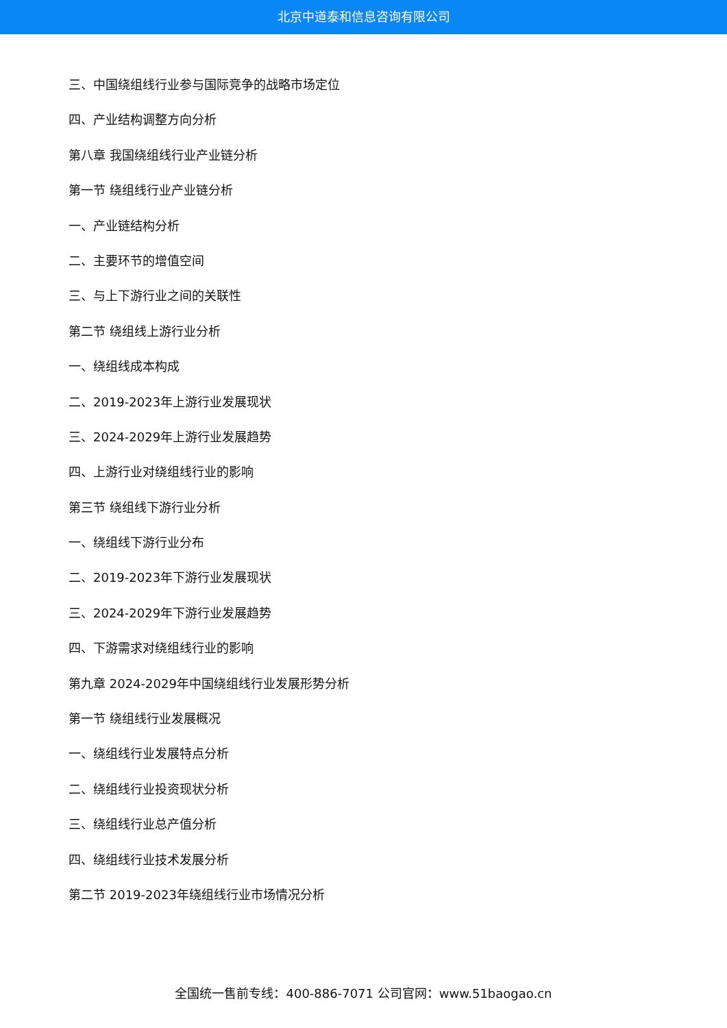北京中道泰和信息咨询有限公司
三、中国绕组线行业参与国际竞争的战略市场定位
四、产业结构调整方向分析
第八章 我国绕组线行业产业链分析
第一节 绕组线行业产业链分析
一、产业链结构分析
二、主要环节的增值空间
三、与上下游行业之间的关联性
第二节 绕组线上游行业分析
一、绕组线成本构成
二、2019-2023年上游行业发展现状
三、2024-2029年上游行业发展趋势
四、上游行业对绕组线行业的影响
第三节 绕组线下游行业分析
一、绕组线下游行业分布
二、2019-2023年下游行业发展现状
三、2024-2029年下游行业发展趋势
四、下游需求对绕组线行业的影响
第九章 2024-2029年中国绕组线行业发展形势分析
第一节 绕组线行业发展概况
一、绕组线行业发展特点分析
二、绕组线行业投资现状分析
三、绕组线行业总产值分析
四、绕组线行业技术发展分析
第二节 2019-2023年绕组线行业市场情况分析
全国统一售前专线：400-886-7071 公司官网：www.51baogao.cn